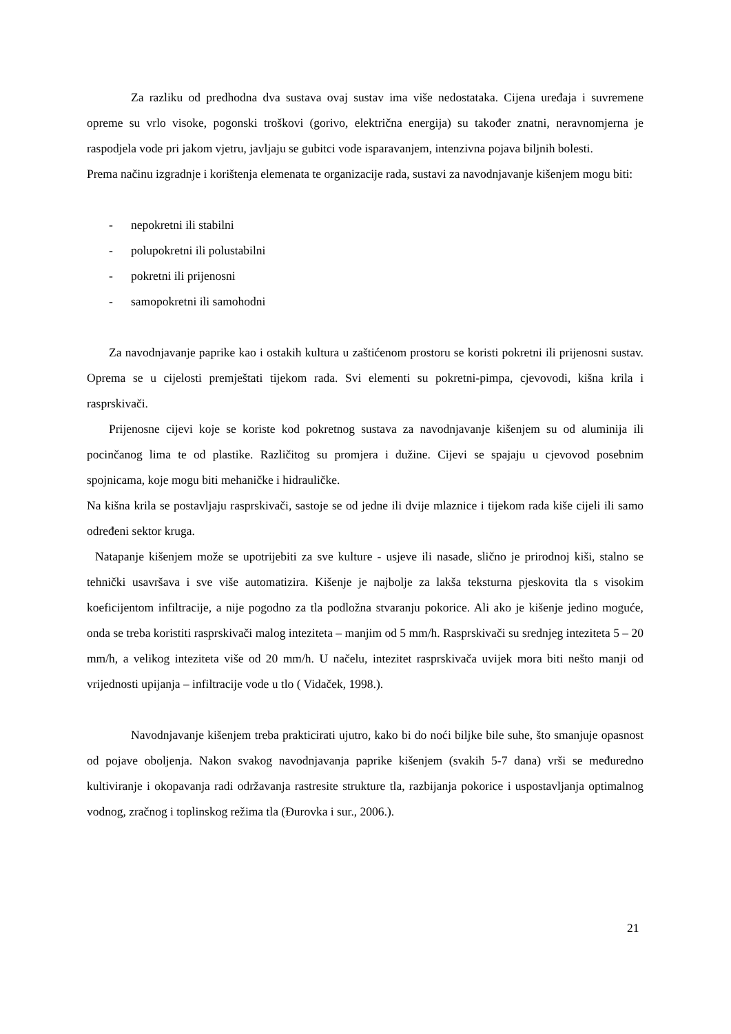Za razliku od predhodna dva sustava ovaj sustav ima više nedostataka. Cijena uređaja i suvremene opreme su vrlo visoke, pogonski troškovi (gorivo, električna energija) su također znatni, neravnomjerna je raspodjela vode pri jakom vjetru, javljaju se gubitci vode isparavanjem, intenzivna pojava biljnih bolesti.
Prema načinu izgradnje i korištenja elemenata te organizacije rada, sustavi za navodnjavanje kišenjem mogu biti:
- nepokretni ili stabilni
- polupokretni ili polustabilni
- pokretni ili prijenosni
- samopokretni ili samohodni
Za navodnjavanje paprike kao i ostakih kultura u zaštićenom prostoru se koristi pokretni ili prijenosni sustav. Oprema se u cijelosti premještati tijekom rada. Svi elementi su pokretni-pimpa, cjevovodi, kišna krila i rasprskivači.
Prijenosne cijevi koje se koriste kod pokretnog sustava za navodnjavanje kišenjem su od aluminija ili pocinčanog lima te od plastike. Različitog su promjera i dužine. Cijevi se spajaju u cjevovod posebnim spojnicama, koje mogu biti mehaničke i hidrauličke.
Na kišna krila se postavljaju rasprskivači, sastoje se od jedne ili dvije mlaznice i tijekom rada kiše cijeli ili samo određeni sektor kruga.
Natapanje kišenjem može se upotrijebiti za sve kulture - usjeve ili nasade, slično je prirodnoj kiši, stalno se tehnički usavršava i sve više automatizira. Kišenje je najbolje za lakša teksturna pjeskovita tla s visokim koeficijentom infiltracije, a nije pogodno za tla podložna stvaranju pokorice. Ali ako je kišenje jedino moguće, onda se treba koristiti rasprskivači malog inteziteta – manjim od 5 mm/h. Rasprskivači su srednjeg inteziteta 5 – 20 mm/h, a velikog inteziteta više od 20 mm/h. U načelu, intezitet rasprskivača uvijek mora biti nešto manji od vrijednosti upijanja – infiltracije vode u tlo ( Vidaček, 1998.).
Navodnjavanje kišenjem treba prakticirati ujutro, kako bi do noći biljke bile suhe, što smanjuje opasnost od pojave oboljenja. Nakon svakog navodnjavanja paprike kišenjem (svakih 5-7 dana) vrši se međuredno kultiviranje i okopavanja radi održavanja rastresite strukture tla, razbijanja pokorice i uspostavljanja optimalnog vodnog, zračnog i toplinskog režima tla (Đurovka i sur., 2006.).
21